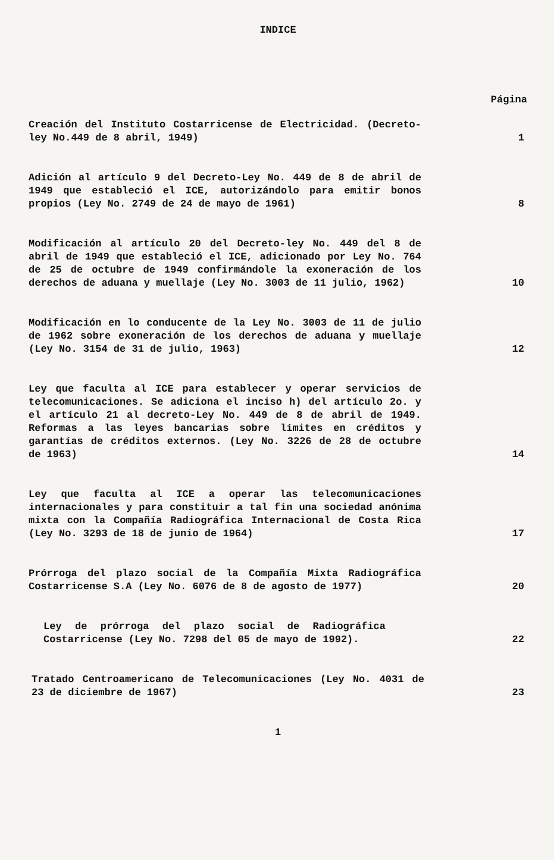INDICE
Página
Creación del Instituto Costarricense de Electricidad. (Decreto-ley No.449 de 8 abril, 1949)
1
Adición al artículo 9 del Decreto-Ley No. 449 de 8 de abril de 1949 que estableció el ICE, autorizándolo para emitir bonos propios (Ley No. 2749 de 24 de mayo de 1961)
8
Modificación al artículo 20 del Decreto-ley No. 449 del 8 de abril de 1949 que estableció el ICE, adicionado por Ley No. 764 de 25 de octubre de 1949 confirmándole la exoneración de los derechos de aduana y muellaje (Ley No. 3003 de 11 julio, 1962)
10
Modificación en lo conducente de la Ley No. 3003 de 11 de julio de 1962 sobre exoneración de los derechos de aduana y muellaje (Ley No. 3154 de 31 de julio, 1963)
12
Ley que faculta al ICE para establecer y operar servicios de telecomunicaciones. Se adiciona el inciso h) del artículo 2o. y el artículo 21 al decreto-Ley No. 449 de 8 de abril de 1949. Reformas a las leyes bancarias sobre límites en créditos y garantías de créditos externos. (Ley No. 3226 de 28 de octubre de 1963)
14
Ley que faculta al ICE a operar las telecomunicaciones internacionales y para constituir a tal fin una sociedad anónima mixta con la Compañía Radiográfica Internacional de Costa Rica (Ley No. 3293 de 18 de junio de 1964)
17
Prórroga del plazo social de la Compañía Mixta Radiográfica Costarricense S.A (Ley No. 6076 de 8 de agosto de 1977)
20
Ley de prórroga del plazo social de Radiográfica Costarricense (Ley No. 7298 del 05 de mayo de 1992).
22
Tratado Centroamericano de Telecomunicaciones (Ley No. 4031 de 23 de diciembre de 1967)
23
1